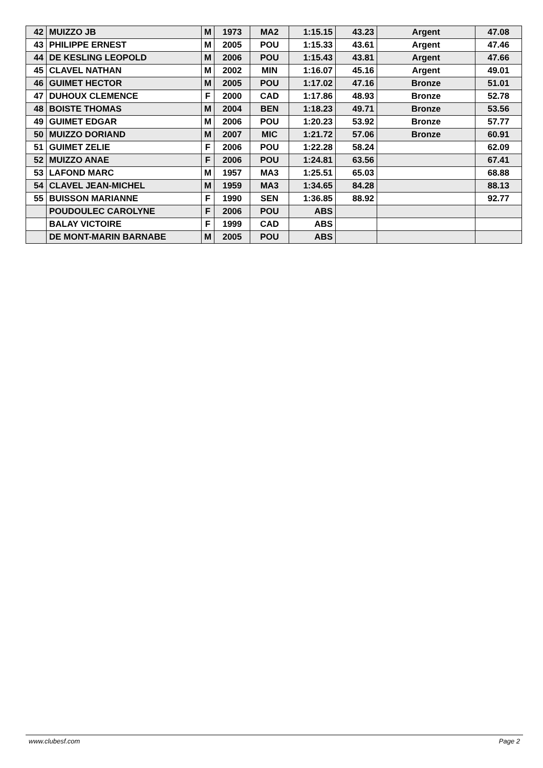| 42 | MUIZZO JB | M | 1973 | MA2 | 1:15.15 | 43.23 | Argent | 47.08 |
| 43 | PHILIPPE ERNEST | M | 2005 | POU | 1:15.33 | 43.61 | Argent | 47.46 |
| 44 | DE KESLING LEOPOLD | M | 2006 | POU | 1:15.43 | 43.81 | Argent | 47.66 |
| 45 | CLAVEL NATHAN | M | 2002 | MIN | 1:16.07 | 45.16 | Argent | 49.01 |
| 46 | GUIMET HECTOR | M | 2005 | POU | 1:17.02 | 47.16 | Bronze | 51.01 |
| 47 | DUHOUX CLEMENCE | F | 2000 | CAD | 1:17.86 | 48.93 | Bronze | 52.78 |
| 48 | BOISTE THOMAS | M | 2004 | BEN | 1:18.23 | 49.71 | Bronze | 53.56 |
| 49 | GUIMET EDGAR | M | 2006 | POU | 1:20.23 | 53.92 | Bronze | 57.77 |
| 50 | MUIZZO DORIAND | M | 2007 | MIC | 1:21.72 | 57.06 | Bronze | 60.91 |
| 51 | GUIMET ZELIE | F | 2006 | POU | 1:22.28 | 58.24 | | 62.09 |
| 52 | MUIZZO ANAE | F | 2006 | POU | 1:24.81 | 63.56 | | 67.41 |
| 53 | LAFOND MARC | M | 1957 | MA3 | 1:25.51 | 65.03 | | 68.88 |
| 54 | CLAVEL JEAN-MICHEL | M | 1959 | MA3 | 1:34.65 | 84.28 | | 88.13 |
| 55 | BUISSON MARIANNE | F | 1990 | SEN | 1:36.85 | 88.92 | | 92.77 |
| | POUDOULEC CAROLYNE | F | 2006 | POU | ABS | | | |
| | BALAY VICTOIRE | F | 1999 | CAD | ABS | | | |
| | DE MONT-MARIN BARNABE | M | 2005 | POU | ABS | | | |
www.clubesf.com Page 2